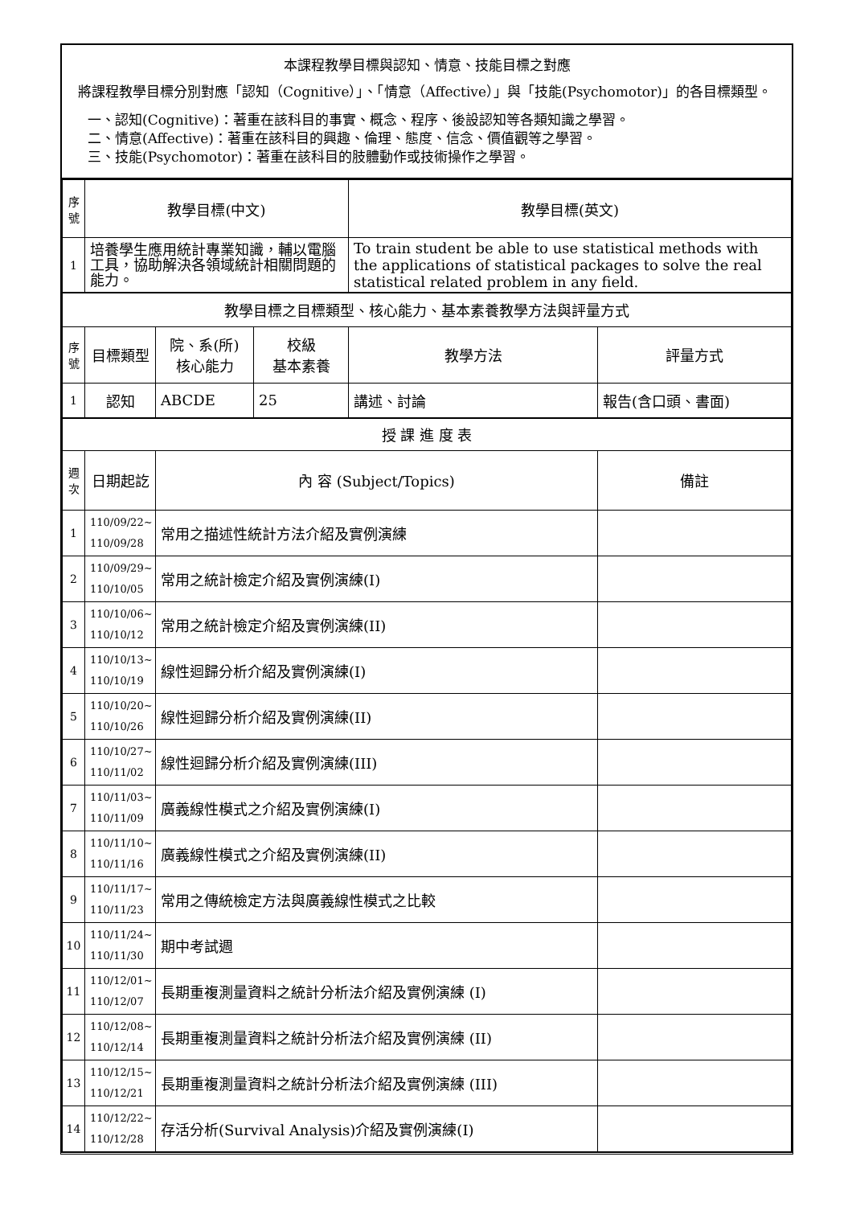本課程教學目標與認知、情意、技能目標之對應
將課程教學目標分別對應「認知（Cognitive）」、「情意（Affective）」與「技能(Psychomotor)」的各目標類型。
一、認知(Cognitive)：著重在該科目的事實、概念、程序、後設認知等各類知識之學習。
二、情意(Affective)：著重在該科目的興趣、倫理、態度、信念、價值觀等之學習。
三、技能(Psychomotor)：著重在該科目的肢體動作或技術操作之學習。
| 序 號 | 教學目標(中文) | | | 教學目標(英文) | |
| 1 | 培養學生應用統計專業知識，輔以電腦工具，協助解決各領域統計相關問題的能力。 | | | To train student be able to use statistical methods with the applications of statistical packages to solve the real statistical related problem in any field. | |
| 教學目標之目標類型、核心能力、基本素養教學方法與評量方式 | | | | | |
| 序 號 | 目標類型 | 院、系(所) 核心能力 | 校級 基本素養 | 教學方法 | 評量方式 |
| 1 | 認知 | ABCDE | 25 | 講述、討論 | 報告(含口頭、書面) |
| 授 課 進 度 表 | | | | | |
| 週 次 | 日期起訖 | 內 容 (Subject/Topics) | | | 備註 |
| 1 | 110/09/22~ 110/09/28 | 常用之描述性統計方法介紹及實例演練 | | | |
| 2 | 110/09/29~ 110/10/05 | 常用之統計檢定介紹及實例演練(I) | | | |
| 3 | 110/10/06~ 110/10/12 | 常用之統計檢定介紹及實例演練(II) | | | |
| 4 | 110/10/13~ 110/10/19 | 線性迴歸分析介紹及實例演練(I) | | | |
| 5 | 110/10/20~ 110/10/26 | 線性迴歸分析介紹及實例演練(II) | | | |
| 6 | 110/10/27~ 110/11/02 | 線性迴歸分析介紹及實例演練(III) | | | |
| 7 | 110/11/03~ 110/11/09 | 廣義線性模式之介紹及實例演練(I) | | | |
| 8 | 110/11/10~ 110/11/16 | 廣義線性模式之介紹及實例演練(II) | | | |
| 9 | 110/11/17~ 110/11/23 | 常用之傳統檢定方法與廣義線性模式之比較 | | | |
| 10 | 110/11/24~ 110/11/30 | 期中考試週 | | | |
| 11 | 110/12/01~ 110/12/07 | 長期重複測量資料之統計分析法介紹及實例演練 (I) | | | |
| 12 | 110/12/08~ 110/12/14 | 長期重複測量資料之統計分析法介紹及實例演練 (II) | | | |
| 13 | 110/12/15~ 110/12/21 | 長期重複測量資料之統計分析法介紹及實例演練 (III) | | | |
| 14 | 110/12/22~ 110/12/28 | 存活分析(Survival Analysis)介紹及實例演練(I) | | | |